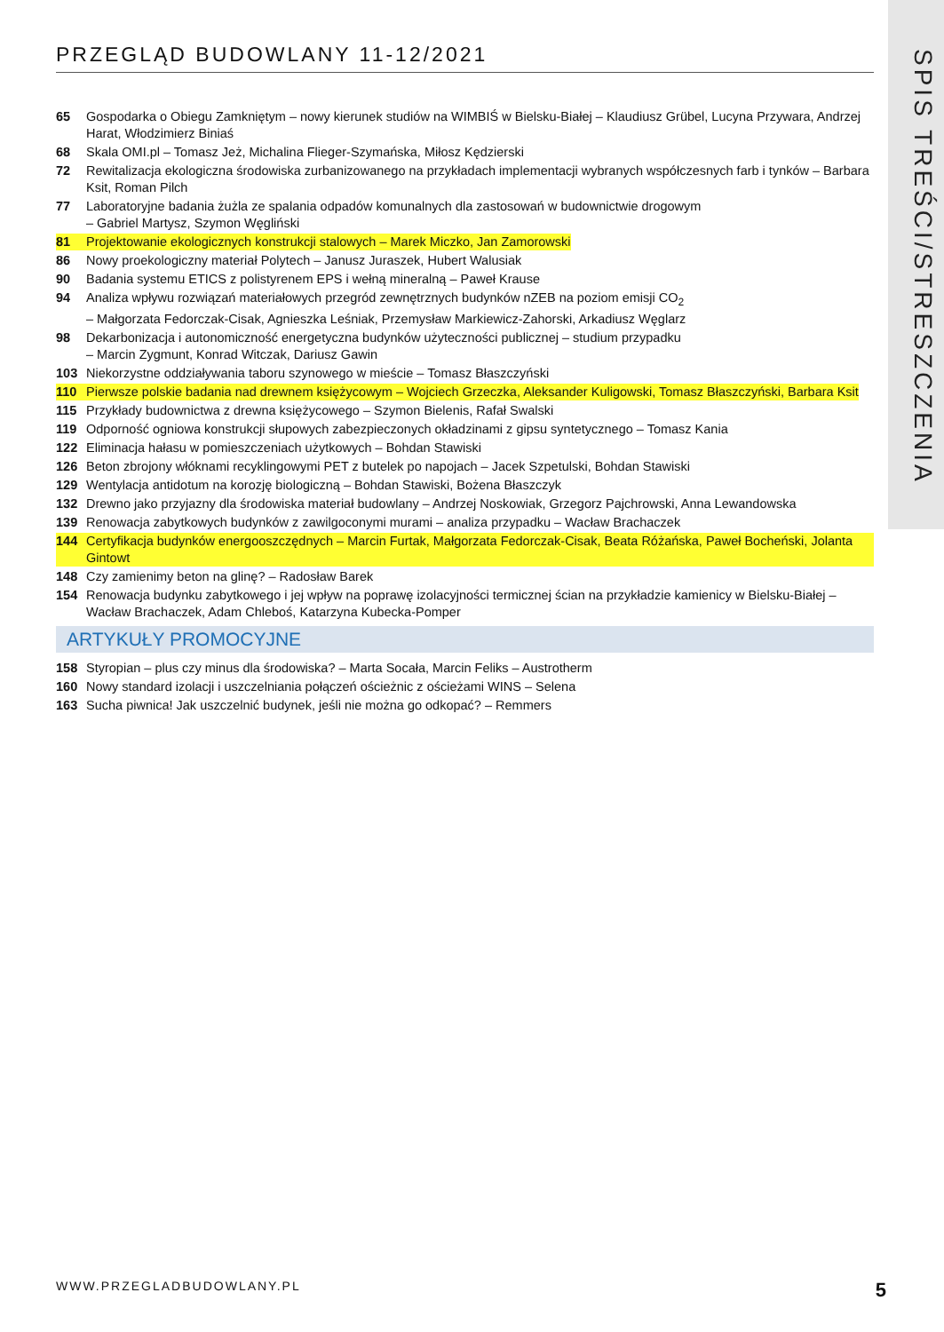SPIS TREŚCI/STRESZCZENIA
PRZEGLĄD BUDOWLANY 11-12/2021
65 Gospodarka o Obiegu Zamkniętym – nowy kierunek studiów na WIMBIŚ w Bielsku-Białej – Klaudiusz Grübel, Lucyna Przywara, Andrzej Harat, Włodzimierz Biniaś
68 Skala OMI.pl – Tomasz Jeż, Michalina Flieger-Szymańska, Miłosz Kędzierski
72 Rewitalizacja ekologiczna środowiska zurbanizowanego na przykładach implementacji wybranych współczesnych farb i tynków – Barbara Ksit, Roman Pilch
77 Laboratoryjne badania żużla ze spalania odpadów komunalnych dla zastosowań w budownictwie drogowym
– Gabriel Martysz, Szymon Węgliński
81 Projektowanie ekologicznych konstrukcji stalowych – Marek Miczko, Jan Zamorowski
86 Nowy proekologiczny materiał Polytech – Janusz Juraszek, Hubert Walusiak
90 Badania systemu ETICS z polistyrenem EPS i wełną mineralną – Paweł Krause
94 Analiza wpływu rozwiązań materiałowych przegród zewnętrznych budynków nZEB na poziom emisji CO<sub>2</sub>
– Małgorzata Fedorczak-Cisak, Agnieszka Leśniak, Przemysław Markiewicz-Zahorski, Arkadiusz Węglarz
98 Dekarbonizacja i autonomiczność energetyczna budynków użyteczności publicznej – studium przypadku
– Marcin Zygmunt, Konrad Witczak, Dariusz Gawin
103 Niekorzystne oddziaływania taboru szynowego w mieście – Tomasz Błaszczyński
110 Pierwsze polskie badania nad drewnem księżycowym – Wojciech Grzeczka, Aleksander Kuligowski, Tomasz Błaszczyński, Barbara Ksit
115 Przykłady budownictwa z drewna księżycowego – Szymon Bielenis, Rafał Swalski
119 Odporność ogniowa konstrukcji słupowych zabezpieczonych okładzinami z gipsu syntetycznego – Tomasz Kania
122 Eliminacja hałasu w pomieszczeniach użytkowych – Bohdan Stawiski
126 Beton zbrojony włóknami recyklingowymi PET z butelek po napojach – Jacek Szpetulski, Bohdan Stawiski
129 Wentylacja antidotum na korozję biologiczną – Bohdan Stawiski, Bożena Błaszczyk
132 Drewno jako przyjazny dla środowiska materiał budowlany – Andrzej Noskowiak, Grzegorz Pajchrowski, Anna Lewandowska
139 Renowacja zabytkowych budynków z zawilgoconymi murami – analiza przypadku – Wacław Brachaczek
144 Certyfikacja budynków energooszczędnych – Marcin Furtak, Małgorzata Fedorczak-Cisak, Beata Różańska, Paweł Bocheński, Jolanta Gintowt
148 Czy zamienimy beton na glinę? – Radosław Barek
154 Renowacja budynku zabytkowego i jej wpływ na poprawę izolacyjności termicznej ścian na przykładzie kamienicy w Bielsku-Białej – Wacław Brachaczek, Adam Chleboś, Katarzyna Kubecka-Pomper
ARTYKUŁY PROMOCYJNE
158 Styropian – plus czy minus dla środowiska? – Marta Socała, Marcin Feliks – Austrotherm
160 Nowy standard izolacji i uszczelniania połączeń ościeżnic z ościeżami WINS – Selena
163 Sucha piwnica! Jak uszczelnić budynek, jeśli nie można go odkopać? – Remmers
WWW.PRZEGLADBUDOWLANY.PL 5